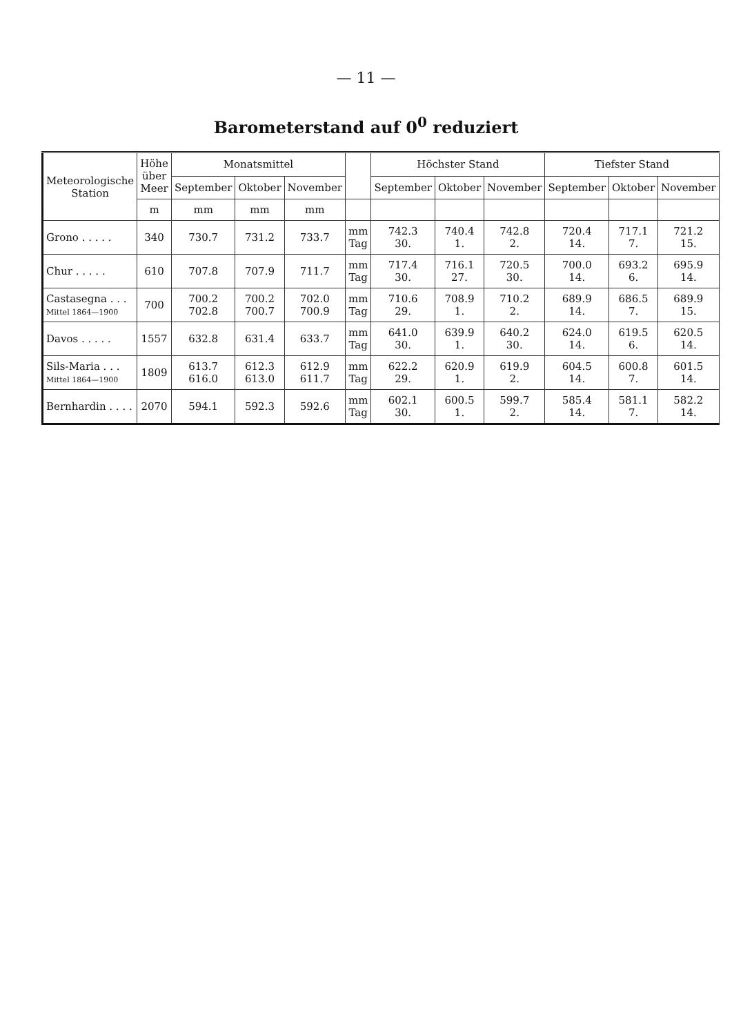— 11 —
Barometerstand auf 0<sup>0</sup> reduziert
| Meteorologische Station | Höhe über Meer | Monatsmittel | | | | Höchster Stand | | | Tiefster Stand | | |
| --- | --- | --- | --- | --- | --- | --- | --- | --- | --- | --- | --- |
| | | September | Oktober | November | | September | Oktober | November | September | Oktober | November |
| | m | mm | mm | mm | | | | | | | |
| Grono . . . . . | 340 | 730.7 | 731.2 | 733.7 | mm Tag | 742.3 30. | 740.4 1. | 742.8 2. | 720.4 14. | 717.1 7. | 721.2 15. |
| Chur . . . . . | 610 | 707.8 | 707.9 | 711.7 | mm Tag | 717.4 30. | 716.1 27. | 720.5 30. | 700.0 14. | 693.2 6. | 695.9 14. |
| Castasegna . . . Mittel 1864—1900 | 700 | 700.2 702.8 | 700.2 700.7 | 702.0 700.9 | mm Tag | 710.6 29. | 708.9 1. | 710.2 2. | 689.9 14. | 686.5 7. | 689.9 15. |
| Davos . . . . . | 1557 | 632.8 | 631.4 | 633.7 | mm Tag | 641.0 30. | 639.9 1. | 640.2 30. | 624.0 14. | 619.5 6. | 620.5 14. |
| Sils-Maria . . . Mittel 1864—1900 | 1809 | 613.7 616.0 | 612.3 613.0 | 612.9 611.7 | mm Tag | 622.2 29. | 620.9 1. | 619.9 2. | 604.5 14. | 600.8 7. | 601.5 14. |
| Bernhardin . . . . | 2070 | 594.1 | 592.3 | 592.6 | mm Tag | 602.1 30. | 600.5 1. | 599.7 2. | 585.4 14. | 581.1 7. | 582.2 14. |